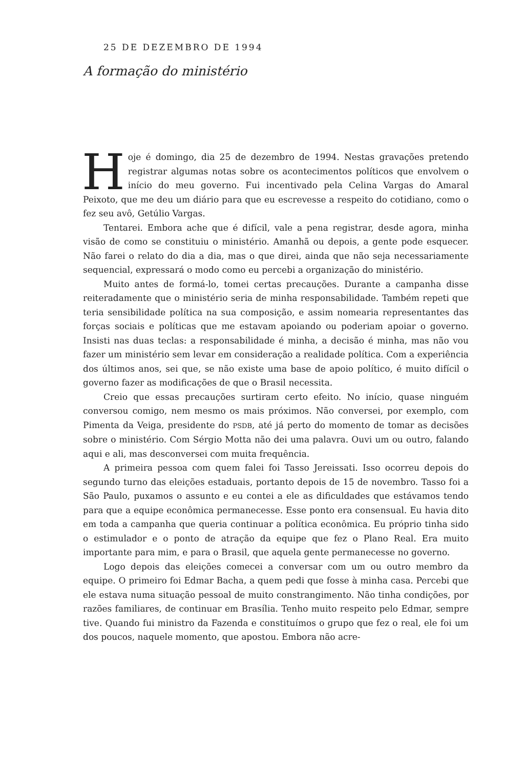25 DE DEZEMBRO DE 1994
A formação do ministério
Hoje é domingo, dia 25 de dezembro de 1994. Nestas gravações pretendo registrar algumas notas sobre os acontecimentos políticos que envolvem o início do meu governo. Fui incentivado pela Celina Vargas do Amaral Peixoto, que me deu um diário para que eu escrevesse a respeito do cotidiano, como o fez seu avô, Getúlio Vargas.
Tentarei. Embora ache que é difícil, vale a pena registrar, desde agora, minha visão de como se constituiu o ministério. Amanhã ou depois, a gente pode esquecer. Não farei o relato do dia a dia, mas o que direi, ainda que não seja necessariamente sequencial, expressará o modo como eu percebi a organização do ministério.
Muito antes de formá-lo, tomei certas precauções. Durante a campanha disse reiteradamente que o ministério seria de minha responsabilidade. Também repeti que teria sensibilidade política na sua composição, e assim nomearia representantes das forças sociais e políticas que me estavam apoiando ou poderiam apoiar o governo. Insisti nas duas teclas: a responsabilidade é minha, a decisão é minha, mas não vou fazer um ministério sem levar em consideração a realidade política. Com a experiência dos últimos anos, sei que, se não existe uma base de apoio político, é muito difícil o governo fazer as modificações de que o Brasil necessita.
Creio que essas precauções surtiram certo efeito. No início, quase ninguém conversou comigo, nem mesmo os mais próximos. Não conversei, por exemplo, com Pimenta da Veiga, presidente do PSDB, até já perto do momento de tomar as decisões sobre o ministério. Com Sérgio Motta não dei uma palavra. Ouvi um ou outro, falando aqui e ali, mas desconversei com muita frequência.
A primeira pessoa com quem falei foi Tasso Jereissati. Isso ocorreu depois do segundo turno das eleições estaduais, portanto depois de 15 de novembro. Tasso foi a São Paulo, puxamos o assunto e eu contei a ele as dificuldades que estávamos tendo para que a equipe econômica permanecesse. Esse ponto era consensual. Eu havia dito em toda a campanha que queria continuar a política econômica. Eu próprio tinha sido o estimulador e o ponto de atração da equipe que fez o Plano Real. Era muito importante para mim, e para o Brasil, que aquela gente permanecesse no governo.
Logo depois das eleições comecei a conversar com um ou outro membro da equipe. O primeiro foi Edmar Bacha, a quem pedi que fosse à minha casa. Percebi que ele estava numa situação pessoal de muito constrangimento. Não tinha condições, por razões familiares, de continuar em Brasília. Tenho muito respeito pelo Edmar, sempre tive. Quando fui ministro da Fazenda e constituímos o grupo que fez o real, ele foi um dos poucos, naquele momento, que apostou. Embora não acre-